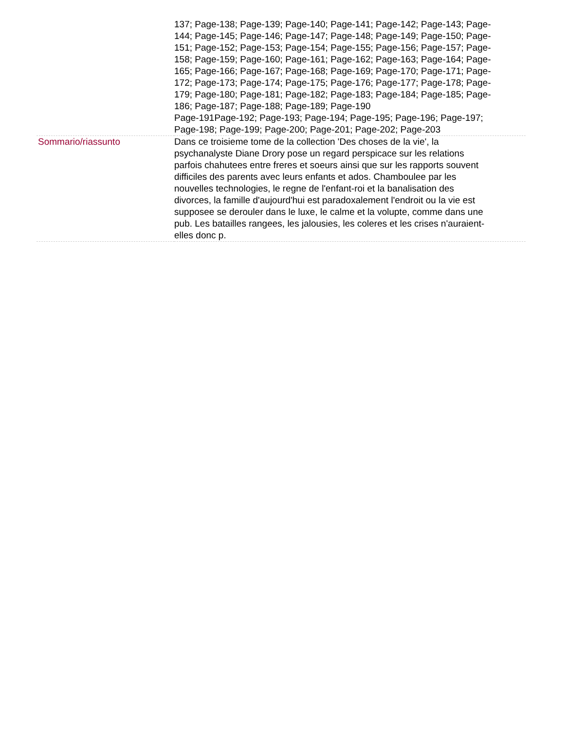| | 137; Page-138; Page-139; Page-140; Page-141; Page-142; Page-143; Page-144; Page-145; Page-146; Page-147; Page-148; Page-149; Page-150; Page-151; Page-152; Page-153; Page-154; Page-155; Page-156; Page-157; Page-158; Page-159; Page-160; Page-161; Page-162; Page-163; Page-164; Page-165; Page-166; Page-167; Page-168; Page-169; Page-170; Page-171; Page-172; Page-173; Page-174; Page-175; Page-176; Page-177; Page-178; Page-179; Page-180; Page-181; Page-182; Page-183; Page-184; Page-185; Page-186; Page-187; Page-188; Page-189; Page-190 Page-191Page-192; Page-193; Page-194; Page-195; Page-196; Page-197; Page-198; Page-199; Page-200; Page-201; Page-202; Page-203 |
| Sommario/riassunto | Dans ce troisieme tome de la collection 'Des choses de la vie', la psychanalyste Diane Drory pose un regard perspicace sur les relations parfois chahutees entre freres et soeurs ainsi que sur les rapports souvent difficiles des parents avec leurs enfants et ados. Chamboulee par les nouvelles technologies, le regne de l'enfant-roi et la banalisation des divorces, la famille d'aujourd'hui est paradoxalement l'endroit ou la vie est supposee se derouler dans le luxe, le calme et la volupte, comme dans une pub. Les batailles rangees, les jalousies, les coleres et les crises n'auraient-elles donc p. |